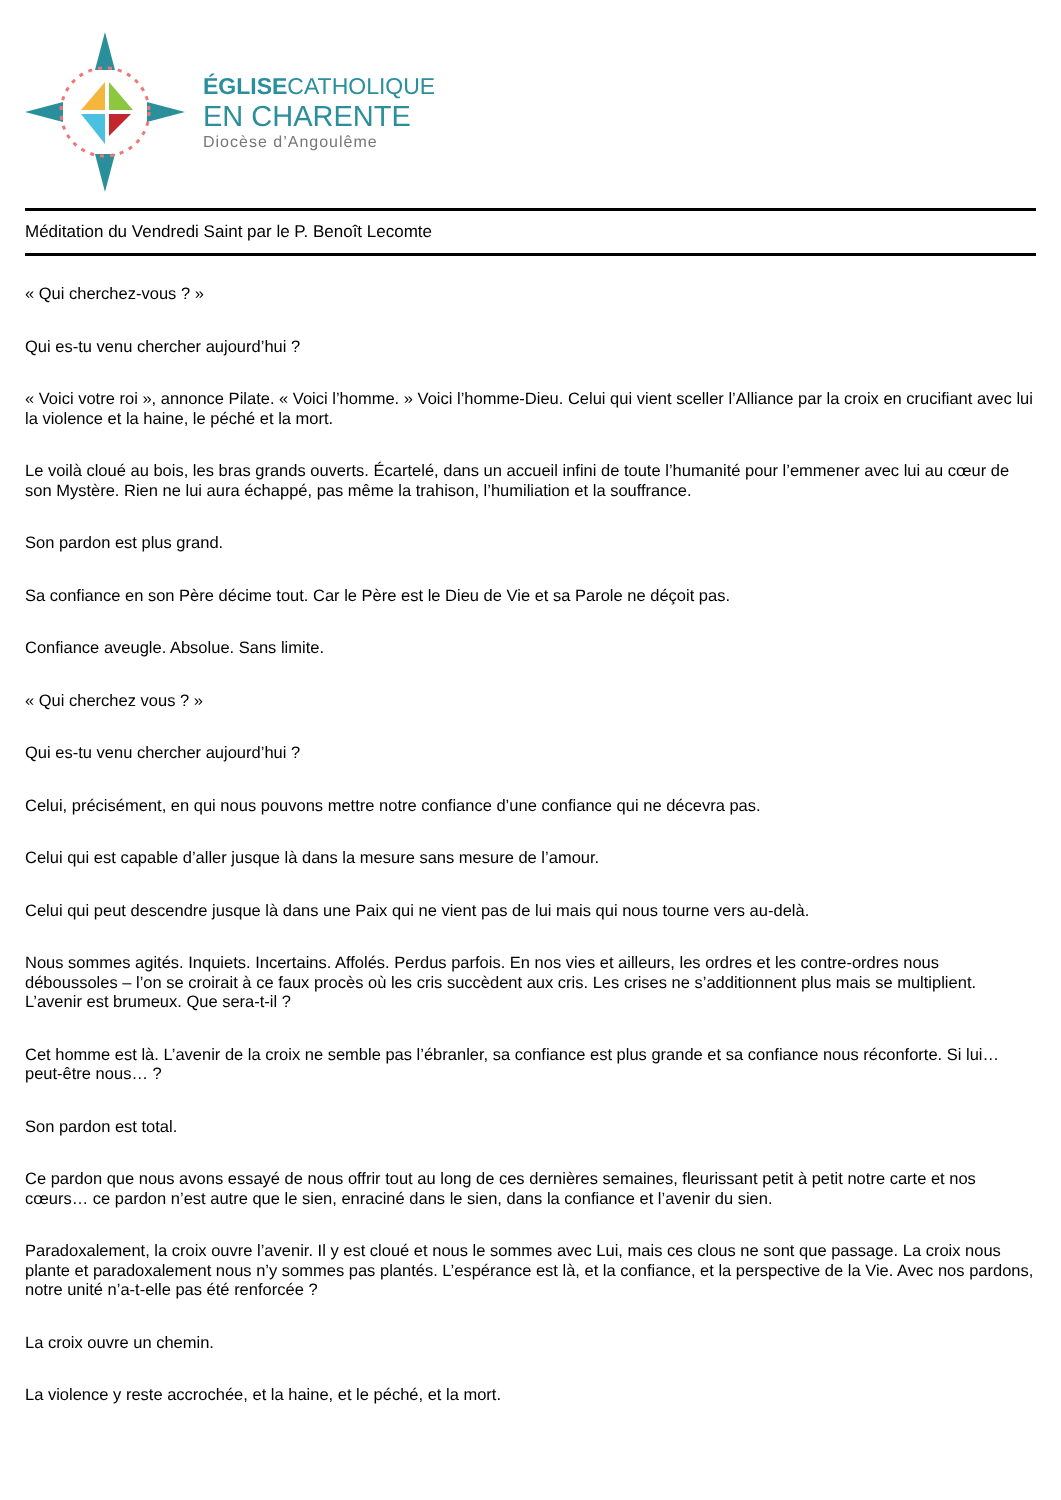ÉGLISECATHOLIQUE
EN CHARENTE
Diocèse d’Angoulême
Méditation du Vendredi Saint par le P. Benoît Lecomte
« Qui cherchez-vous ? »
Qui es-tu venu chercher aujourd’hui ?
« Voici votre roi », annonce Pilate. « Voici l’homme. » Voici l’homme-Dieu. Celui qui vient sceller l’Alliance par la croix en crucifiant avec lui la violence et la haine, le péché et la mort.
Le voilà cloué au bois, les bras grands ouverts. Écartelé, dans un accueil infini de toute l’humanité pour l’emmener avec lui au cœur de son Mystère. Rien ne lui aura échappé, pas même la trahison, l’humiliation et la souffrance.
Son pardon est plus grand.
Sa confiance en son Père décime tout. Car le Père est le Dieu de Vie et sa Parole ne déçoit pas.
Confiance aveugle. Absolue. Sans limite.
« Qui cherchez vous ? »
Qui es-tu venu chercher aujourd’hui ?
Celui, précisément, en qui nous pouvons mettre notre confiance d’une confiance qui ne décevra pas.
Celui qui est capable d’aller jusque là dans la mesure sans mesure de l’amour.
Celui qui peut descendre jusque là dans une Paix qui ne vient pas de lui mais qui nous tourne vers au-delà.
Nous sommes agités. Inquiets. Incertains. Affolés. Perdus parfois. En nos vies et ailleurs, les ordres et les contre-ordres nous déboussoles – l’on se croirait à ce faux procès où les cris succèdent aux cris. Les crises ne s’additionnent plus mais se multiplient. L’avenir est brumeux. Que sera-t-il ?
Cet homme est là. L’avenir de la croix ne semble pas l’ébranler, sa confiance est plus grande et sa confiance nous réconforte. Si lui… peut-être nous… ?
Son pardon est total.
Ce pardon que nous avons essayé de nous offrir tout au long de ces dernières semaines, fleurissant petit à petit notre carte et nos cœurs… ce pardon n’est autre que le sien, enraciné dans le sien, dans la confiance et l’avenir du sien.
Paradoxalement, la croix ouvre l’avenir. Il y est cloué et nous le sommes avec Lui, mais ces clous ne sont que passage. La croix nous plante et paradoxalement nous n’y sommes pas plantés. L’espérance est là, et la confiance, et la perspective de la Vie. Avec nos pardons, notre unité n’a-t-elle pas été renforcée ?
La croix ouvre un chemin.
La violence y reste accrochée, et la haine, et le péché, et la mort.